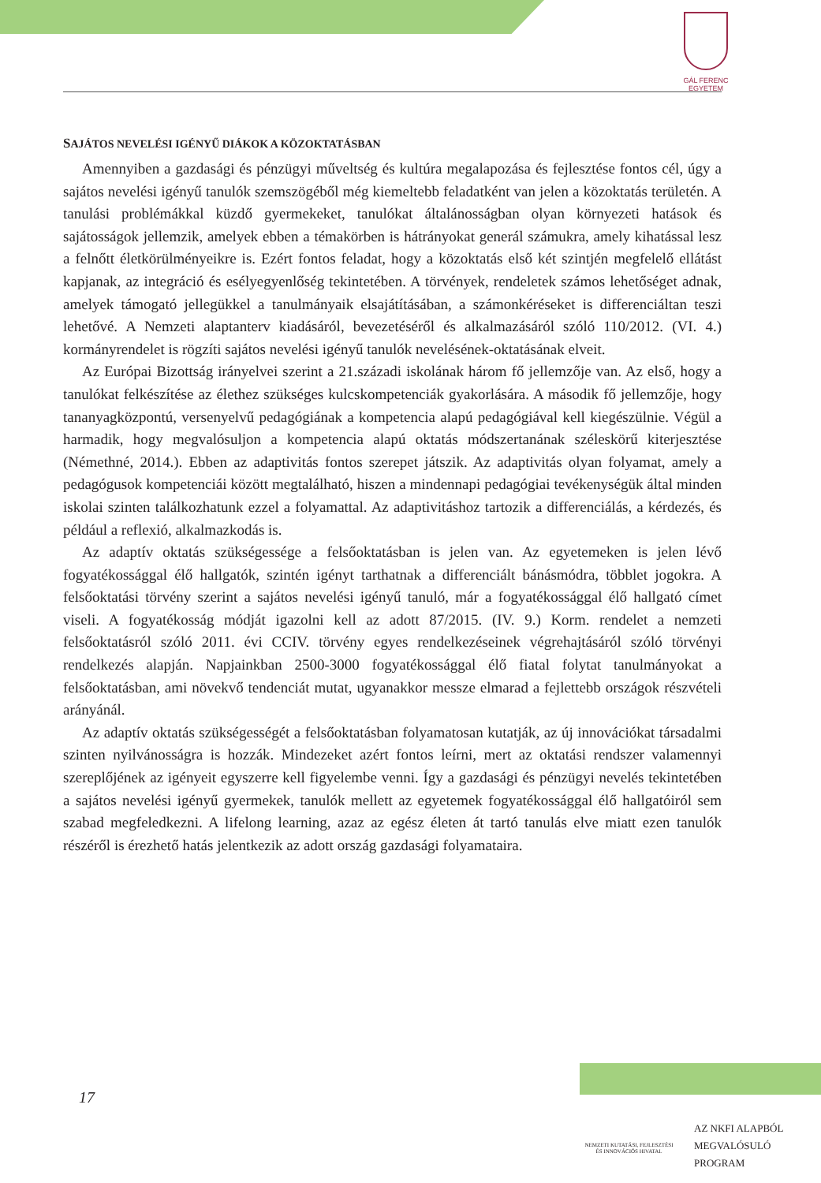GÁL FERENC
EGYETEM
SAJÁTOS NEVELÉSI IGÉNYŰ DIÁKOK A KÖZOKTATÁSBAN
Amennyiben a gazdasági és pénzügyi műveltség és kultúra megalapozása és fejlesztése fontos cél, úgy a sajátos nevelési igényű tanulók szemszögéből még kiemeltebb feladatként van jelen a közoktatás területén. A tanulási problémákkal küzdő gyermekeket, tanulókat általánosságban olyan környezeti hatások és sajátosságok jellemzik, amelyek ebben a témakörben is hátrányokat generál számukra, amely kihatással lesz a felnőtt életkörülményeikre is. Ezért fontos feladat, hogy a közoktatás első két szintjén megfelelő ellátást kapjanak, az integráció és esélyegyenlőség tekintetében. A törvények, rendeletek számos lehetőséget adnak, amelyek támogató jellegükkel a tanulmányaik elsajátításában, a számonkéréseket is differenciáltan teszi lehetővé. A Nemzeti alaptanterv kiadásáról, bevezetéséről és alkalmazásáról szóló 110/2012. (VI. 4.) kormányrendelet is rögzíti sajátos nevelési igényű tanulók nevelésének-oktatásának elveit.
Az Európai Bizottság irányelvei szerint a 21.századi iskolának három fő jellemzője van. Az első, hogy a tanulókat felkészítése az élethez szükséges kulcskompetenciák gyakorlására. A második fő jellemzője, hogy tananyagközpontú, versenyelvű pedagógiának a kompetencia alapú pedagógiával kell kiegészülnie. Végül a harmadik, hogy megvalósuljon a kompetencia alapú oktatás módszertanának széleskörű kiterjesztése (Némethné, 2014.). Ebben az adaptivitás fontos szerepet játszik. Az adaptivitás olyan folyamat, amely a pedagógusok kompetenciái között megtalálható, hiszen a mindennapi pedagógiai tevékenységük által minden iskolai szinten találkozhatunk ezzel a folyamattal. Az adaptivitáshoz tartozik a differenciálás, a kérdezés, és például a reflexió, alkalmazkodás is.
Az adaptív oktatás szükségessége a felsőoktatásban is jelen van. Az egyetemeken is jelen lévő fogyatékossággal élő hallgatók, szintén igényt tarthatnak a differenciált bánásmódra, többlet jogokra. A felsőoktatási törvény szerint a sajátos nevelési igényű tanuló, már a fogyatékossággal élő hallgató címet viseli. A fogyatékosság módját igazolni kell az adott 87/2015. (IV. 9.) Korm. rendelet a nemzeti felsőoktatásról szóló 2011. évi CCIV. törvény egyes rendelkezéseinek végrehajtásáról szóló törvényi rendelkezés alapján. Napjainkban 2500-3000 fogyatékossággal élő fiatal folytat tanulmányokat a felsőoktatásban, ami növekvő tendenciát mutat, ugyanakkor messze elmarad a fejlettebb országok részvételi arányánál.
Az adaptív oktatás szükségességét a felsőoktatásban folyamatosan kutatják, az új innovációkat társadalmi szinten nyilvánosságra is hozzák. Mindezeket azért fontos leírni, mert az oktatási rendszer valamennyi szereplőjének az igényeit egyszerre kell figyelembe venni. Így a gazdasági és pénzügyi nevelés tekintetében a sajátos nevelési igényű gyermekek, tanulók mellett az egyetemek fogyatékossággal élő hallgatóiról sem szabad megfeledkezni. A lifelong learning, azaz az egész életen át tartó tanulás elve miatt ezen tanulók részéről is érezhető hatás jelentkezik az adott ország gazdasági folyamataira.
17
NEMZETI KUTATÁSI, FEJLESZTÉSI
ÉS INNOVÁCIÓS HIVATAL
AZ NKFI ALAPBÓL
MEGVALÓSULÓ
PROGRAM